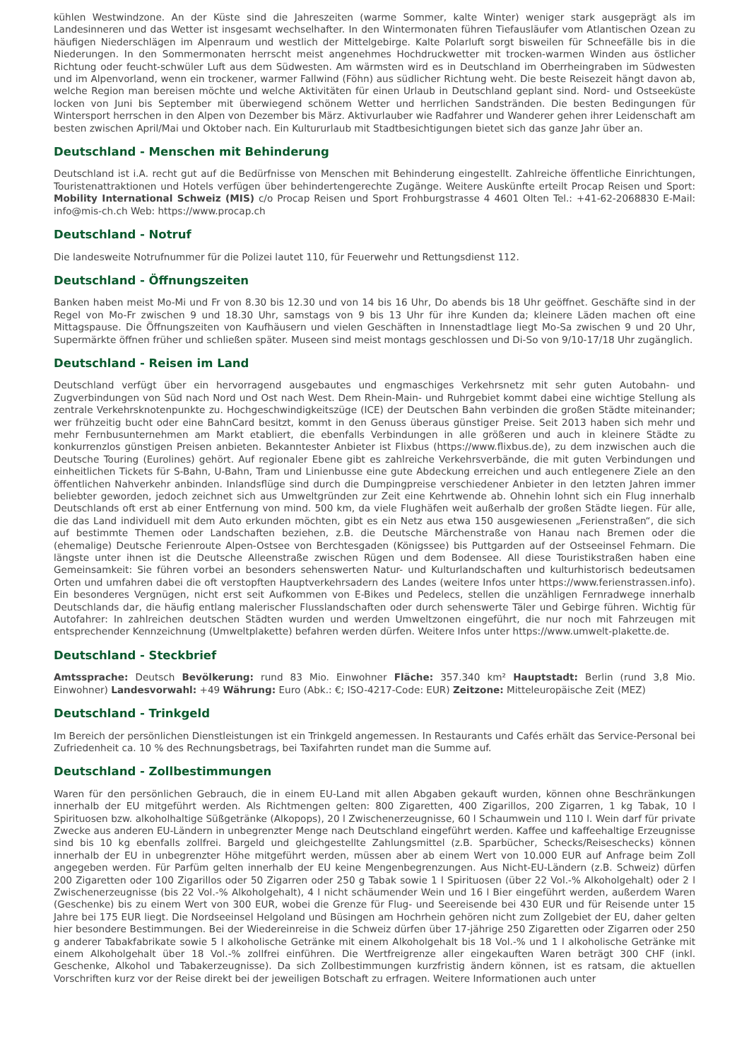kühlen Westwindzone. An der Küste sind die Jahreszeiten (warme Sommer, kalte Winter) weniger stark ausgeprägt als im Landesinneren und das Wetter ist insgesamt wechselhafter. In den Wintermonaten führen Tiefausläufer vom Atlantischen Ozean zu häufigen Niederschlägen im Alpenraum und westlich der Mittelgebirge. Kalte Polarluft sorgt bisweilen für Schneefälle bis in die Niederungen. In den Sommermonaten herrscht meist angenehmes Hochdruckwetter mit trocken-warmen Winden aus östlicher Richtung oder feucht-schwüler Luft aus dem Südwesten. Am wärmsten wird es in Deutschland im Oberrheingraben im Südwesten und im Alpenvorland, wenn ein trockener, warmer Fallwind (Föhn) aus südlicher Richtung weht. Die beste Reisezeit hängt davon ab, welche Region man bereisen möchte und welche Aktivitäten für einen Urlaub in Deutschland geplant sind. Nord- und Ostseeküste locken von Juni bis September mit überwiegend schönem Wetter und herrlichen Sandstränden. Die besten Bedingungen für Wintersport herrschen in den Alpen von Dezember bis März. Aktivurlauber wie Radfahrer und Wanderer gehen ihrer Leidenschaft am besten zwischen April/Mai und Oktober nach. Ein Kultururlaub mit Stadtbesichtigungen bietet sich das ganze Jahr über an.
Deutschland - Menschen mit Behinderung
Deutschland ist i.A. recht gut auf die Bedürfnisse von Menschen mit Behinderung eingestellt. Zahlreiche öffentliche Einrichtungen, Touristenattraktionen und Hotels verfügen über behindertengerechte Zugänge. Weitere Auskünfte erteilt Procap Reisen und Sport: Mobility International Schweiz (MIS) c/o Procap Reisen und Sport Frohburgstrasse 4 4601 Olten Tel.: +41-62-2068830 E-Mail: info@mis-ch.ch Web: https://www.procap.ch
Deutschland - Notruf
Die landesweite Notrufnummer für die Polizei lautet 110, für Feuerwehr und Rettungsdienst 112.
Deutschland - Öffnungszeiten
Banken haben meist Mo-Mi und Fr von 8.30 bis 12.30 und von 14 bis 16 Uhr, Do abends bis 18 Uhr geöffnet. Geschäfte sind in der Regel von Mo-Fr zwischen 9 und 18.30 Uhr, samstags von 9 bis 13 Uhr für ihre Kunden da; kleinere Läden machen oft eine Mittagspause. Die Öffnungszeiten von Kaufhäusern und vielen Geschäften in Innenstadtlage liegt Mo-Sa zwischen 9 und 20 Uhr, Supermärkte öffnen früher und schließen später. Museen sind meist montags geschlossen und Di-So von 9/10-17/18 Uhr zugänglich.
Deutschland - Reisen im Land
Deutschland verfügt über ein hervorragend ausgebautes und engmaschiges Verkehrsnetz mit sehr guten Autobahn- und Zugverbindungen von Süd nach Nord und Ost nach West. Dem Rhein-Main- und Ruhrgebiet kommt dabei eine wichtige Stellung als zentrale Verkehrsknotenpunkte zu. Hochgeschwindigkeitszüge (ICE) der Deutschen Bahn verbinden die großen Städte miteinander; wer frühzeitig bucht oder eine BahnCard besitzt, kommt in den Genuss überaus günstiger Preise. Seit 2013 haben sich mehr und mehr Fernbusunternehmen am Markt etabliert, die ebenfalls Verbindungen in alle größeren und auch in kleinere Städte zu konkurrenzlos günstigen Preisen anbieten. Bekanntester Anbieter ist Flixbus (https://www.flixbus.de), zu dem inzwischen auch die Deutsche Touring (Eurolines) gehört. Auf regionaler Ebene gibt es zahlreiche Verkehrsverbände, die mit guten Verbindungen und einheitlichen Tickets für S-Bahn, U-Bahn, Tram und Linienbusse eine gute Abdeckung erreichen und auch entlegenere Ziele an den öffentlichen Nahverkehr anbinden. Inlandsflüge sind durch die Dumpingpreise verschiedener Anbieter in den letzten Jahren immer beliebter geworden, jedoch zeichnet sich aus Umweltgründen zur Zeit eine Kehrtwende ab. Ohnehin lohnt sich ein Flug innerhalb Deutschlands oft erst ab einer Entfernung von mind. 500 km, da viele Flughäfen weit außerhalb der großen Städte liegen. Für alle, die das Land individuell mit dem Auto erkunden möchten, gibt es ein Netz aus etwa 150 ausgewiesenen „Ferienstraßen“, die sich auf bestimmte Themen oder Landschaften beziehen, z.B. die Deutsche Märchenstraße von Hanau nach Bremen oder die (ehemalige) Deutsche Ferienroute Alpen-Ostsee von Berchtesgaden (Königssee) bis Puttgarden auf der Ostseeinsel Fehmarn. Die längste unter ihnen ist die Deutsche Alleenstraße zwischen Rügen und dem Bodensee. All diese Touristikstraßen haben eine Gemeinsamkeit: Sie führen vorbei an besonders sehenswerten Natur- und Kulturlandschaften und kulturhistorisch bedeutsamen Orten und umfahren dabei die oft verstopften Hauptverkehrsadern des Landes (weitere Infos unter https://www.ferienstrassen.info). Ein besonderes Vergnügen, nicht erst seit Aufkommen von E-Bikes und Pedelecs, stellen die unzähligen Fernradwege innerhalb Deutschlands dar, die häufig entlang malerischer Flusslandschaften oder durch sehenswerte Täler und Gebirge führen. Wichtig für Autofahrer: In zahlreichen deutschen Städten wurden und werden Umweltzonen eingeführt, die nur noch mit Fahrzeugen mit entsprechender Kennzeichnung (Umweltplakette) befahren werden dürfen. Weitere Infos unter https://www.umwelt-plakette.de.
Deutschland - Steckbrief
Amtssprache: Deutsch Bevölkerung: rund 83 Mio. Einwohner Fläche: 357.340 km² Hauptstadt: Berlin (rund 3,8 Mio. Einwohner) Landesvorwahl: +49 Währung: Euro (Abk.: €; ISO-4217-Code: EUR) Zeitzone: Mitteleuropäische Zeit (MEZ)
Deutschland - Trinkgeld
Im Bereich der persönlichen Dienstleistungen ist ein Trinkgeld angemessen. In Restaurants und Cafés erhält das Service-Personal bei Zufriedenheit ca. 10 % des Rechnungsbetrags, bei Taxifahrten rundet man die Summe auf.
Deutschland - Zollbestimmungen
Waren für den persönlichen Gebrauch, die in einem EU-Land mit allen Abgaben gekauft wurden, können ohne Beschränkungen innerhalb der EU mitgeführt werden. Als Richtmengen gelten: 800 Zigaretten, 400 Zigarillos, 200 Zigarren, 1 kg Tabak, 10 l Spirituosen bzw. alkoholhaltige Süßgetränke (Alkopops), 20 l Zwischenerzeugnisse, 60 l Schaumwein und 110 l. Wein darf für private Zwecke aus anderen EU-Ländern in unbegrenzter Menge nach Deutschland eingeführt werden. Kaffee und kaffeehaltige Erzeugnisse sind bis 10 kg ebenfalls zollfrei. Bargeld und gleichgestellte Zahlungsmittel (z.B. Sparbücher, Schecks/Reiseschecks) können innerhalb der EU in unbegrenzter Höhe mitgeführt werden, müssen aber ab einem Wert von 10.000 EUR auf Anfrage beim Zoll angegeben werden. Für Parfüm gelten innerhalb der EU keine Mengenbegrenzungen. Aus Nicht-EU-Ländern (z.B. Schweiz) dürfen 200 Zigaretten oder 100 Zigarillos oder 50 Zigarren oder 250 g Tabak sowie 1 l Spirituosen (über 22 Vol.-% Alkoholgehalt) oder 2 l Zwischenerzeugnisse (bis 22 Vol.-% Alkoholgehalt), 4 l nicht schäumender Wein und 16 l Bier eingeführt werden, außerdem Waren (Geschenke) bis zu einem Wert von 300 EUR, wobei die Grenze für Flug- und Seereisende bei 430 EUR und für Reisende unter 15 Jahre bei 175 EUR liegt. Die Nordseeinsel Helgoland und Büsingen am Hochrhein gehören nicht zum Zollgebiet der EU, daher gelten hier besondere Bestimmungen. Bei der Wiedereinreise in die Schweiz dürfen über 17-jährige 250 Zigaretten oder Zigarren oder 250 g anderer Tabakfabrikate sowie 5 l alkoholische Getränke mit einem Alkoholgehalt bis 18 Vol.-% und 1 l alkoholische Getränke mit einem Alkoholgehalt über 18 Vol.-% zollfrei einführen. Die Wertfreigrenze aller eingekauften Waren beträgt 300 CHF (inkl. Geschenke, Alkohol und Tabakerzeugnisse). Da sich Zollbestimmungen kurzfristig ändern können, ist es ratsam, die aktuellen Vorschriften kurz vor der Reise direkt bei der jeweiligen Botschaft zu erfragen. Weitere Informationen auch unter